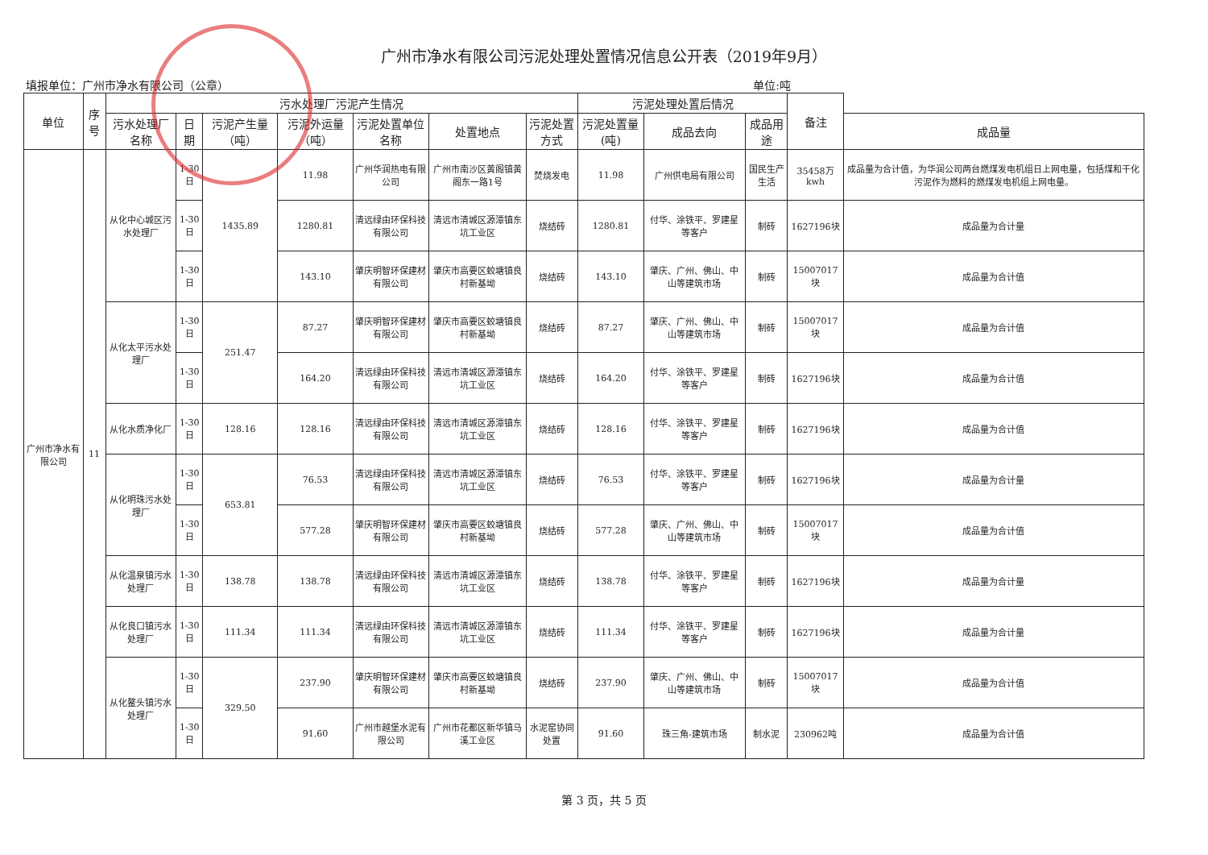广州市净水有限公司污泥处理处置情况信息公开表（2019年9月）
填报单位：广州市净水有限公司（公章） 单位:吨
| 单位 | 序号 | 污水处理厂污泥产生情况 | | | | | | | 污泥处理处置后情况 | | | 备注 | |
| --- | --- | --- | --- | --- | --- | --- | --- | --- | --- | --- | --- | --- | --- |
| | | 污水处理厂名称 | 日期 | 污泥产生量（吨） | 污泥外运量（吨） | 污泥处置单位名称 | 处置地点 | 污泥处置方式 | 污泥处置量(吨) | 成品去向 | 成品用途 | | 成品量 |
| 广州市净水有限公司 | 11 | 从化中心城区污水处理厂 | 1-30日 | 1435.89 | 11.98 | 广州华润热电有限公司 | 广州市南沙区黄阁镇黄阁东一路1号 | 焚烧发电 | 11.98 | 广州供电局有限公司 | 国民生产生活 | 35458万kwh | 成品量为合计值，为华润公司两台燃煤发电机组日上网电量，包括煤和干化污泥作为燃料的燃煤发电机组上网电量。 |
| | | | 1-30日 | | 1280.81 | 清远绿由环保科技有限公司 | 清远市清城区源潭镇东坑工业区 | 烧结砖 | 1280.81 | 付华、涂铁平、罗建星等客户 | 制砖 | 1627196块 | 成品量为合计量 |
| | | | 1-30日 | | 143.10 | 肇庆明智环保建材有限公司 | 肇庆市高要区蛟塘镇良村新基坳 | 烧结砖 | 143.10 | 肇庆、广州、佛山、中山等建筑市场 | 制砖 | 15007017块 | 成品量为合计值 |
| | | 从化太平污水处理厂 | 1-30日 | 251.47 | 87.27 | 肇庆明智环保建材有限公司 | 肇庆市高要区蛟塘镇良村新基坳 | 烧结砖 | 87.27 | 肇庆、广州、佛山、中山等建筑市场 | 制砖 | 15007017块 | 成品量为合计值 |
| | | | 1-30日 | | 164.20 | 清远绿由环保科技有限公司 | 清远市清城区源潭镇东坑工业区 | 烧结砖 | 164.20 | 付华、涂铁平、罗建星等客户 | 制砖 | 1627196块 | 成品量为合计值 |
| | | 从化水质净化厂 | 1-30日 | 128.16 | 128.16 | 清远绿由环保科技有限公司 | 清远市清城区源潭镇东坑工业区 | 烧结砖 | 128.16 | 付华、涂铁平、罗建星等客户 | 制砖 | 1627196块 | 成品量为合计值 |
| | | 从化明珠污水处理厂 | 1-30日 | 653.81 | 76.53 | 清远绿由环保科技有限公司 | 清远市清城区源潭镇东坑工业区 | 烧结砖 | 76.53 | 付华、涂铁平、罗建星等客户 | 制砖 | 1627196块 | 成品量为合计量 |
| | | | 1-30日 | | 577.28 | 肇庆明智环保建材有限公司 | 肇庆市高要区蛟塘镇良村新基坳 | 烧结砖 | 577.28 | 肇庆、广州、佛山、中山等建筑市场 | 制砖 | 15007017块 | 成品量为合计值 |
| | | 从化温泉镇污水处理厂 | 1-30日 | 138.78 | 138.78 | 清远绿由环保科技有限公司 | 清远市清城区源潭镇东坑工业区 | 烧结砖 | 138.78 | 付华、涂铁平、罗建星等客户 | 制砖 | 1627196块 | 成品量为合计量 |
| | | 从化良口镇污水处理厂 | 1-30日 | 111.34 | 111.34 | 清远绿由环保科技有限公司 | 清远市清城区源潭镇东坑工业区 | 烧结砖 | 111.34 | 付华、涂铁平、罗建星等客户 | 制砖 | 1627196块 | 成品量为合计量 |
| | | 从化鳌头镇污水处理厂 | 1-30日 | 329.50 | 237.90 | 肇庆明智环保建材有限公司 | 肇庆市高要区蛟塘镇良村新基坳 | 烧结砖 | 237.90 | 肇庆、广州、佛山、中山等建筑市场 | 制砖 | 15007017块 | 成品量为合计值 |
| | | | 1-30日 | | 91.60 | 广州市越堡水泥有限公司 | 广州市花都区新华镇马溪工业区 | 水泥窑协同处置 | 91.60 | 珠三角-建筑市场 | 制水泥 | 230962吨 | 成品量为合计值 |
第 3 页，共 5 页